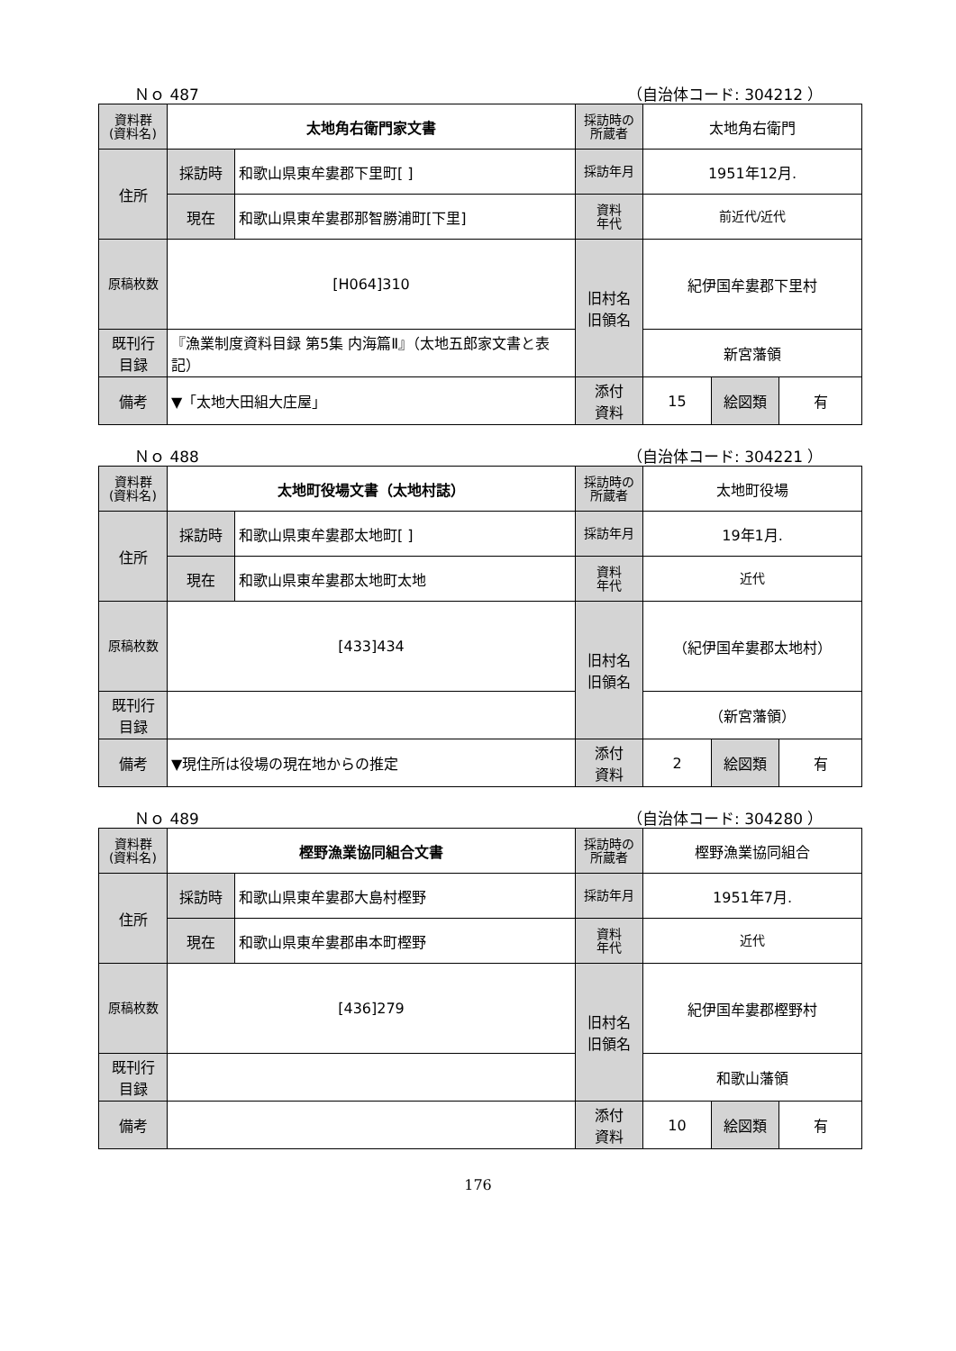Ｎｏ 487 （自治体コード: 304212 ）
| 資料群 (資料名) | 太地角右衛門家文書 | | 採訪時の 所蔵者 | 太地角右衛門 | | |
| 住所 | 採訪時 | 和歌山県東牟婁郡下里町[ ] | 採訪年月 | 1951年12月. | | |
| | 現在 | 和歌山県東牟婁郡那智勝浦町[下里] | 資料 年代 | 前近代/近代 | | |
| 原稿枚数 | [H064]310 | | 旧村名 旧領名 | 紀伊国牟婁郡下里村 | | |
| 既刊行 目録 | 『漁業制度資料目録 第5集 内海篇Ⅱ』（太地五郎家文書と表記） | | | 新宮藩領 | | |
| 備考 | ▼「太地大田組大庄屋」 | | | | | |
| | | | 添付 資料 | 15 | 絵図類 | 有 |
Ｎｏ 488 （自治体コード: 304221 ）
| 資料群 (資料名) | 太地町役場文書（太地村誌） | | 採訪時の 所蔵者 | 太地町役場 | | |
| 住所 | 採訪時 | 和歌山県東牟婁郡太地町[ ] | 採訪年月 | 19年1月. | | |
| | 現在 | 和歌山県東牟婁郡太地町太地 | 資料 年代 | 近代 | | |
| 原稿枚数 | [433]434 | | 旧村名 旧領名 | （紀伊国牟婁郡太地村） | | |
| 既刊行 目録 | | | | （新宮藩領） | | |
| 備考 | ▼現住所は役場の現在地からの推定 | | | | | |
| | | | 添付 資料 | 2 | 絵図類 | 有 |
Ｎｏ 489 （自治体コード: 304280 ）
| 資料群 (資料名) | 樫野漁業協同組合文書 | | 採訪時の 所蔵者 | 樫野漁業協同組合 | | |
| 住所 | 採訪時 | 和歌山県東牟婁郡大島村樫野 | 採訪年月 | 1951年7月. | | |
| | 現在 | 和歌山県東牟婁郡串本町樫野 | 資料 年代 | 近代 | | |
| 原稿枚数 | [436]279 | | 旧村名 旧領名 | 紀伊国牟婁郡樫野村 | | |
| 既刊行 目録 | | | | 和歌山藩領 | | |
| 備考 | | | | | | |
| | | | 添付 資料 | 10 | 絵図類 | 有 |
176